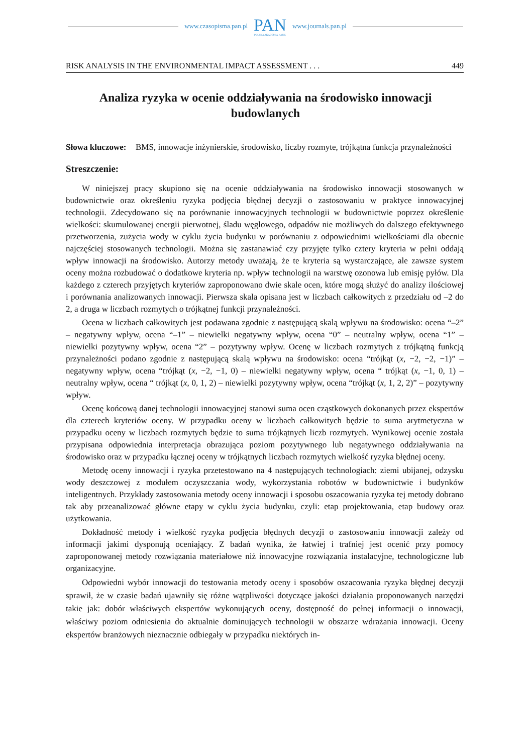www.czasopisma.pan.pl PAN
POLSKA AKADEMIA NAUK www.journals.pan.pl
RISK ANALYSIS IN THE ENVIRONMENTAL IMPACT ASSESSMENT . . . 449
Analiza ryzyka w ocenie oddziaływania na środowisko innowacji budowlanych
Słowa kluczowe: BMS, innowacje inżynierskie, środowisko, liczby rozmyte, trójkątna funkcja przynależności
Streszczenie:
W niniejszej pracy skupiono się na ocenie oddziaływania na środowisko innowacji stosowanych w budownictwie oraz określeniu ryzyka podjęcia błędnej decyzji o zastosowaniu w praktyce innowacyjnej technologii. Zdecydowano się na porównanie innowacyjnych technologii w budownictwie poprzez określenie wielkości: skumulowanej energii pierwotnej, śladu węglowego, odpadów nie możliwych do dalszego efektywnego przetworzenia, zużycia wody w cyklu życia budynku w porównaniu z odpowiednimi wielkościami dla obecnie najczęściej stosowanych technologii. Można się zastanawiać czy przyjęte tylko cztery kryteria w pełni oddają wpływ innowacji na środowisko. Autorzy metody uważają, że te kryteria są wystarczające, ale zawsze system oceny można rozbudować o dodatkowe kryteria np. wpływ technologii na warstwę ozonowa lub emisję pyłów. Dla każdego z czterech przyjętych kryteriów zaproponowano dwie skale ocen, które mogą służyć do analizy ilościowej i porównania analizowanych innowacji. Pierwsza skala opisana jest w liczbach całkowitych z przedziału od –2 do 2, a druga w liczbach rozmytych o trójkątnej funkcji przynależności.
Ocena w liczbach całkowitych jest podawana zgodnie z następującą skalą wpływu na środowisko: ocena “–2” – negatywny wpływ, ocena “–1” – niewielki negatywny wpływ, ocena “0” – neutralny wpływ, ocena “1” – niewielki pozytywny wpływ, ocena “2” – pozytywny wpływ. Ocenę w liczbach rozmytych z trójkątną funkcją przynależności podano zgodnie z następującą skalą wpływu na środowisko: ocena “trójkąt (x, −2, −2, −1)” – negatywny wpływ, ocena “trójkąt (x, −2, −1, 0) – niewielki negatywny wpływ, ocena “ trójkąt (x, −1, 0, 1) – neutralny wpływ, ocena “ trójkąt (x, 0, 1, 2) – niewielki pozytywny wpływ, ocena “trójkąt (x, 1, 2, 2)” – pozytywny wpływ.
Ocenę końcową danej technologii innowacyjnej stanowi suma ocen cząstkowych dokonanych przez ekspertów dla czterech kryteriów oceny. W przypadku oceny w liczbach całkowitych będzie to suma arytmetyczna w przypadku oceny w liczbach rozmytych będzie to suma trójkątnych liczb rozmytych. Wynikowej ocenie została przypisana odpowiednia interpretacja obrazująca poziom pozytywnego lub negatywnego oddziaływania na środowisko oraz w przypadku łącznej oceny w trójkątnych liczbach rozmytych wielkość ryzyka błędnej oceny.
Metodę oceny innowacji i ryzyka przetestowano na 4 następujących technologiach: ziemi ubijanej, odzysku wody deszczowej z modułem oczyszczania wody, wykorzystania robotów w budownictwie i budynków inteligentnych. Przykłady zastosowania metody oceny innowacji i sposobu oszacowania ryzyka tej metody dobrano tak aby przeanalizować główne etapy w cyklu życia budynku, czyli: etap projektowania, etap budowy oraz użytkowania.
Dokładność metody i wielkość ryzyka podjęcia błędnych decyzji o zastosowaniu innowacji zależy od informacji jakimi dysponują oceniający. Z badań wynika, że łatwiej i trafniej jest ocenić przy pomocy zaproponowanej metody rozwiązania materiałowe niż innowacyjne rozwiązania instalacyjne, technologiczne lub organizacyjne.
Odpowiedni wybór innowacji do testowania metody oceny i sposobów oszacowania ryzyka błędnej decyzji sprawił, że w czasie badań ujawniły się różne wątpliwości dotyczące jakości działania proponowanych narzędzi takie jak: dobór właściwych ekspertów wykonujących oceny, dostępność do pełnej informacji o innowacji, właściwy poziom odniesienia do aktualnie dominujących technologii w obszarze wdrażania innowacji. Oceny ekspertów branżowych nieznacznie odbiegały w przypadku niektórych in-